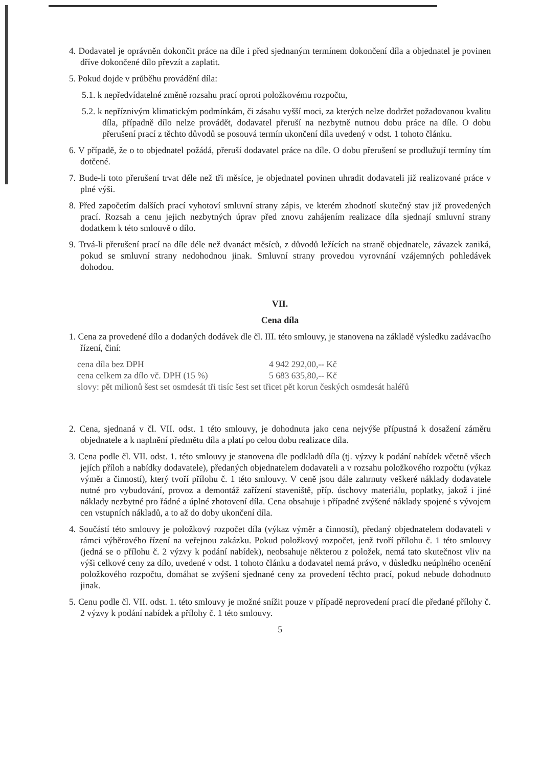4. Dodavatel je oprávněn dokončit práce na díle i před sjednaným termínem dokončení díla a objednatel je povinen dříve dokončené dílo převzít a zaplatit.
5. Pokud dojde v průběhu provádění díla:
5.1. k nepředvídatelné změně rozsahu prací oproti položkovému rozpočtu,
5.2. k nepříznivým klimatickým podmínkám, či zásahu vyšší moci, za kterých nelze dodržet požadovanou kvalitu díla, případně dílo nelze provádět, dodavatel přeruší na nezbytně nutnou dobu práce na díle. O dobu přerušení prací z těchto důvodů se posouvá termín ukončení díla uvedený v odst. 1 tohoto článku.
6. V případě, že o to objednatel požádá, přeruší dodavatel práce na díle. O dobu přerušení se prodlužují termíny tím dotčené.
7. Bude-li toto přerušení trvat déle než tři měsíce, je objednatel povinen uhradit dodavateli již realizované práce v plné výši.
8. Před započetím dalších prací vyhotoví smluvní strany zápis, ve kterém zhodnotí skutečný stav již provedených prací. Rozsah a cenu jejich nezbytných úprav před znovu zahájením realizace díla sjednají smluvní strany dodatkem k této smlouvě o dílo.
9. Trvá-li přerušení prací na díle déle než dvanáct měsíců, z důvodů ležících na straně objednatele, závazek zaniká, pokud se smluvní strany nedohodnou jinak. Smluvní strany provedou vyrovnání vzájemných pohledávek dohodou.
VII.
Cena díla
1. Cena za provedené dílo a dodaných dodávek dle čl. III. této smlouvy, je stanovena na základě výsledku zadávacího řízení, činí:
cena díla bez DPH 4 942 292,00,-- Kč
cena celkem za dílo vč. DPH (15 %) 5 683 635,80,-- Kč
slovy: pět milionů šest set osmdesát tři tisíc šest set třicet pět korun českých osmdesát haléřů
2. Cena, sjednaná v čl. VII. odst. 1 této smlouvy, je dohodnuta jako cena nejvýše přípustná k dosažení záměru objednatele a k naplnění předmětu díla a platí po celou dobu realizace díla.
3. Cena podle čl. VII. odst. 1. této smlouvy je stanovena dle podkladů díla (tj. výzvy k podání nabídek včetně všech jejích příloh a nabídky dodavatele), předaných objednatelem dodavateli a v rozsahu položkového rozpočtu (výkaz výměr a činností), který tvoří přílohu č. 1 této smlouvy. V ceně jsou dále zahrnuty veškeré náklady dodavatele nutné pro vybudování, provoz a demontáž zařízení staveniště, příp. úschovy materiálu, poplatky, jakož i jiné náklady nezbytné pro řádné a úplné zhotovení díla. Cena obsahuje i případné zvýšené náklady spojené s vývojem cen vstupních nákladů, a to až do doby ukončení díla.
4. Součástí této smlouvy je položkový rozpočet díla (výkaz výměr a činností), předaný objednatelem dodavateli v rámci výběrového řízení na veřejnou zakázku. Pokud položkový rozpočet, jenž tvoří přílohu č. 1 této smlouvy (jedná se o přílohu č. 2 výzvy k podání nabídek), neobsahuje některou z položek, nemá tato skutečnost vliv na výši celkové ceny za dílo, uvedené v odst. 1 tohoto článku a dodavatel nemá právo, v důsledku neúplného ocenění položkového rozpočtu, domáhat se zvýšení sjednané ceny za provedení těchto prací, pokud nebude dohodnuto jinak.
5. Cenu podle čl. VII. odst. 1. této smlouvy je možné snížit pouze v případě neprovedení prací dle předané přílohy č. 2 výzvy k podání nabídek a přílohy č. 1 této smlouvy.
5